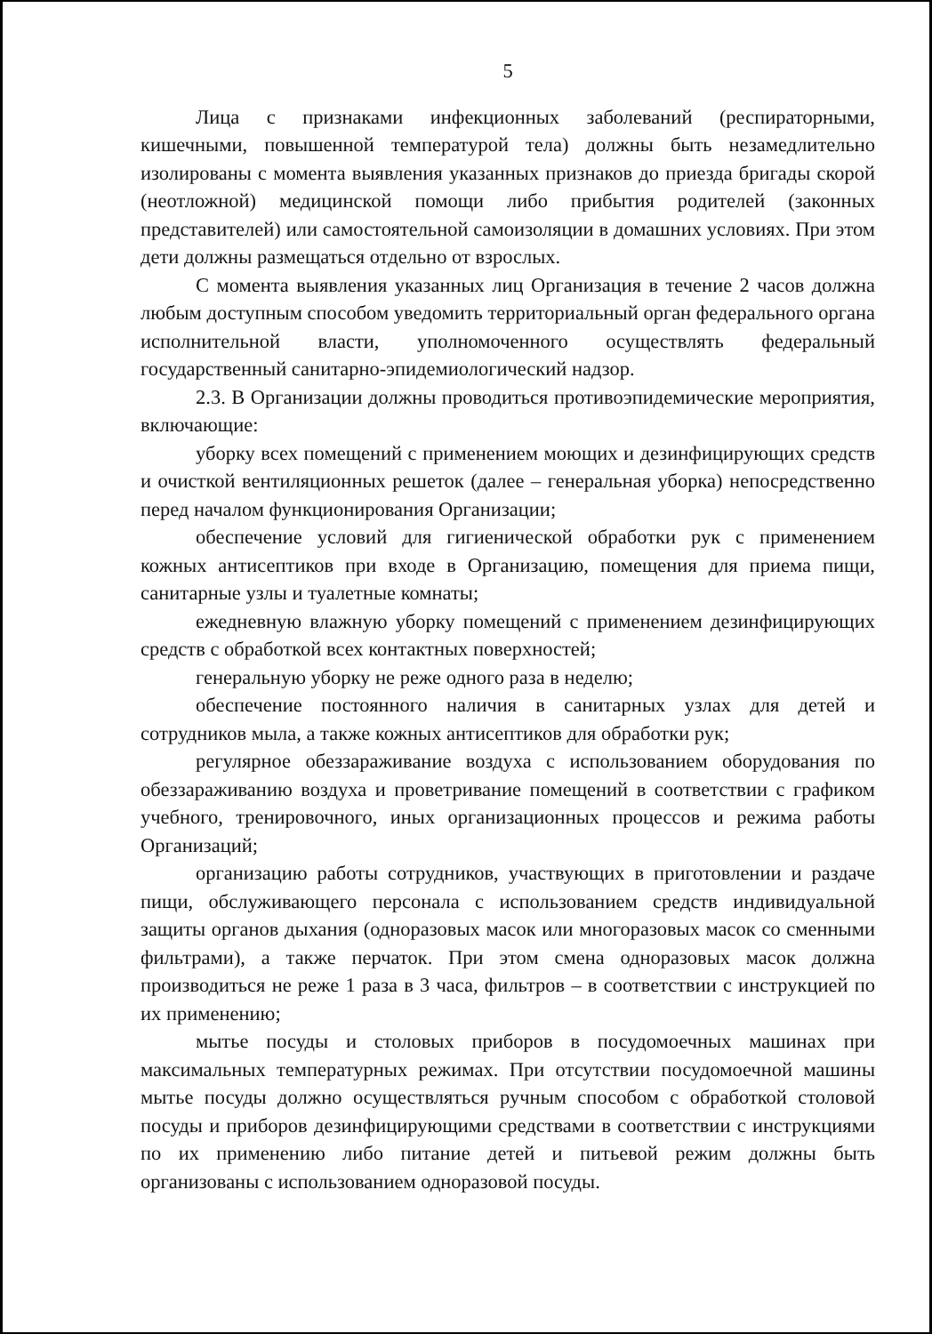5
Лица с признаками инфекционных заболеваний (респираторными, кишечными, повышенной температурой тела) должны быть незамедлительно изолированы с момента выявления указанных признаков до приезда бригады скорой (неотложной) медицинской помощи либо прибытия родителей (законных представителей) или самостоятельной самоизоляции в домашних условиях. При этом дети должны размещаться отдельно от взрослых.
С момента выявления указанных лиц Организация в течение 2 часов должна любым доступным способом уведомить территориальный орган федерального органа исполнительной власти, уполномоченного осуществлять федеральный государственный санитарно-эпидемиологический надзор.
2.3. В Организации должны проводиться противоэпидемические мероприятия, включающие:
уборку всех помещений с применением моющих и дезинфицирующих средств и очисткой вентиляционных решеток (далее – генеральная уборка) непосредственно перед началом функционирования Организации;
обеспечение условий для гигиенической обработки рук с применением кожных антисептиков при входе в Организацию, помещения для приема пищи, санитарные узлы и туалетные комнаты;
ежедневную влажную уборку помещений с применением дезинфицирующих средств с обработкой всех контактных поверхностей;
генеральную уборку не реже одного раза в неделю;
обеспечение постоянного наличия в санитарных узлах для детей и сотрудников мыла, а также кожных антисептиков для обработки рук;
регулярное обеззараживание воздуха с использованием оборудования по обеззараживанию воздуха и проветривание помещений в соответствии с графиком учебного, тренировочного, иных организационных процессов и режима работы Организаций;
организацию работы сотрудников, участвующих в приготовлении и раздаче пищи, обслуживающего персонала с использованием средств индивидуальной защиты органов дыхания (одноразовых масок или многоразовых масок со сменными фильтрами), а также перчаток. При этом смена одноразовых масок должна производиться не реже 1 раза в 3 часа, фильтров – в соответствии с инструкцией по их применению;
мытье посуды и столовых приборов в посудомоечных машинах при максимальных температурных режимах. При отсутствии посудомоечной машины мытье посуды должно осуществляться ручным способом с обработкой столовой посуды и приборов дезинфицирующими средствами в соответствии с инструкциями по их применению либо питание детей и питьевой режим должны быть организованы с использованием одноразовой посуды.